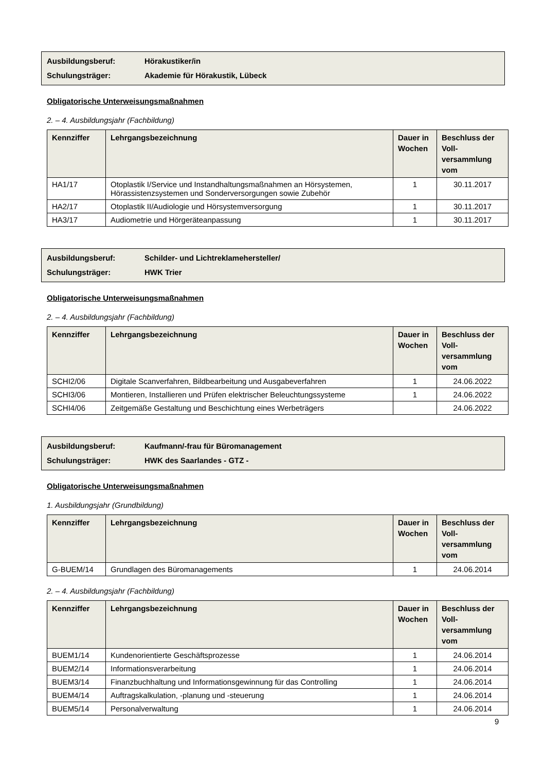Ausbildungsberuf: Hörakustiker/in
Schulungsträger: Akademie für Hörakustik, Lübeck
Obligatorische Unterweisungsmaßnahmen
2. – 4. Ausbildungsjahr (Fachbildung)
| Kennziffer | Lehrgangsbezeichnung | Dauer in Wochen | Beschluss der Voll-versammlung vom |
| --- | --- | --- | --- |
| HA1/17 | Otoplastik I/Service und Instandhaltungsmaßnahmen an Hörsystemen, Hörassistenzsystemen und Sonderversorgungen sowie Zubehör | 1 | 30.11.2017 |
| HA2/17 | Otoplastik II/Audiologie und Hörsystemversorgung | 1 | 30.11.2017 |
| HA3/17 | Audiometrie und Hörgeräteanpassung | 1 | 30.11.2017 |
Ausbildungsberuf: Schilder- und Lichtreklamehersteller/
Schulungsträger: HWK Trier
Obligatorische Unterweisungsmaßnahmen
2. – 4. Ausbildungsjahr (Fachbildung)
| Kennziffer | Lehrgangsbezeichnung | Dauer in Wochen | Beschluss der Voll-versammlung vom |
| --- | --- | --- | --- |
| SCHI2/06 | Digitale Scanverfahren, Bildbearbeitung und Ausgabeverfahren | 1 | 24.06.2022 |
| SCHI3/06 | Montieren, Installieren und Prüfen elektrischer Beleuchtungssysteme | 1 | 24.06.2022 |
| SCHI4/06 | Zeitgemäße Gestaltung und Beschichtung eines Werbeträgers | | 24.06.2022 |
Ausbildungsberuf: Kaufmann/-frau für Büromanagement
Schulungsträger: HWK des Saarlandes - GTZ -
Obligatorische Unterweisungsmaßnahmen
1. Ausbildungsjahr (Grundbildung)
| Kennziffer | Lehrgangsbezeichnung | Dauer in Wochen | Beschluss der Voll-versammlung vom |
| --- | --- | --- | --- |
| G-BUEM/14 | Grundlagen des Büromanagements | 1 | 24.06.2014 |
2. – 4. Ausbildungsjahr (Fachbildung)
| Kennziffer | Lehrgangsbezeichnung | Dauer in Wochen | Beschluss der Voll-versammlung vom |
| --- | --- | --- | --- |
| BUEM1/14 | Kundenorientierte Geschäftsprozesse | 1 | 24.06.2014 |
| BUEM2/14 | Informationsverarbeitung | 1 | 24.06.2014 |
| BUEM3/14 | Finanzbuchhaltung und Informationsgewinnung für das Controlling | 1 | 24.06.2014 |
| BUEM4/14 | Auftragskalkulation, -planung und -steuerung | 1 | 24.06.2014 |
| BUEM5/14 | Personalverwaltung | 1 | 24.06.2014 |
9